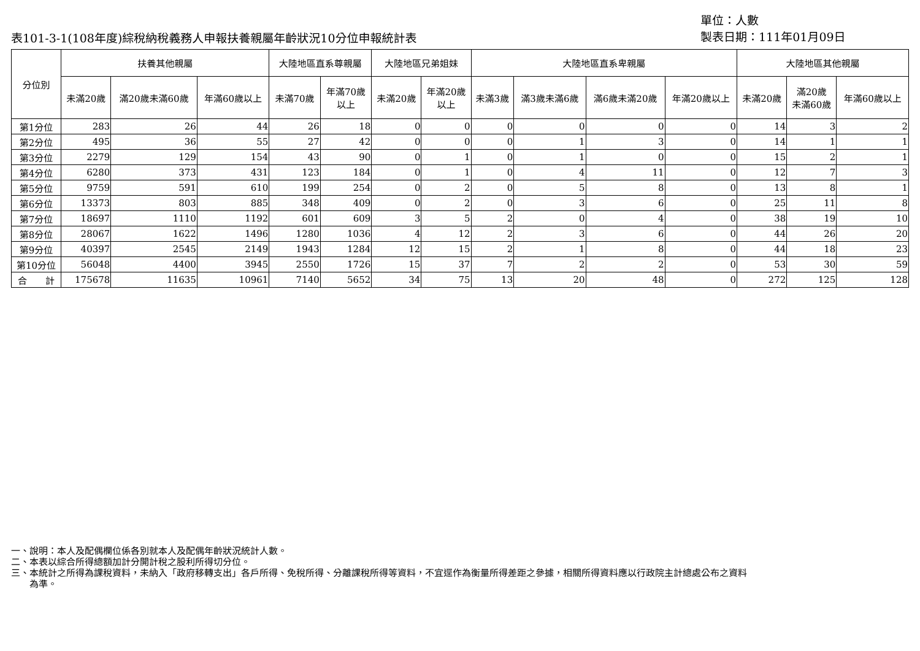表101-3-1(108年度)綜稅納稅義務人申報扶養親屬年齡狀況10分位申報統計表
單位：人數
製表日期：111年01月09日
| 分位別 | 扶養其他親屬 | | | 大陸地區直系尊親屬 | | 大陸地區兄弟姐妹 | | 大陸地區直系卑親屬 | | | | 大陸地區其他親屬 | | |
| --- | --- | --- | --- | --- | --- | --- | --- | --- | --- | --- | --- | --- | --- | --- |
| | 未滿20歲 | 滿20歲未滿60歲 | 年滿60歲以上 | 未滿70歲 | 年滿70歲 以上 | 未滿20歲 | 年滿20歲 以上 | 未滿3歲 | 滿3歲未滿6歲 | 滿6歲未滿20歲 | 年滿20歲以上 | 未滿20歲 | 滿20歲 未滿60歲 | 年滿60歲以上 |
| 第1分位 | 283 | 26 | 44 | 26 | 18 | 0 | 0 | 0 | 0 | 0 | 0 | 14 | 3 | 2 |
| 第2分位 | 495 | 36 | 55 | 27 | 42 | 0 | 0 | 0 | 1 | 3 | 0 | 14 | 1 | 1 |
| 第3分位 | 2279 | 129 | 154 | 43 | 90 | 0 | 1 | 0 | 1 | 0 | 0 | 15 | 2 | 1 |
| 第4分位 | 6280 | 373 | 431 | 123 | 184 | 0 | 1 | 0 | 4 | 11 | 0 | 12 | 7 | 3 |
| 第5分位 | 9759 | 591 | 610 | 199 | 254 | 0 | 2 | 0 | 5 | 8 | 0 | 13 | 8 | 1 |
| 第6分位 | 13373 | 803 | 885 | 348 | 409 | 0 | 2 | 0 | 3 | 6 | 0 | 25 | 11 | 8 |
| 第7分位 | 18697 | 1110 | 1192 | 601 | 609 | 3 | 5 | 2 | 0 | 4 | 0 | 38 | 19 | 10 |
| 第8分位 | 28067 | 1622 | 1496 | 1280 | 1036 | 4 | 12 | 2 | 3 | 6 | 0 | 44 | 26 | 20 |
| 第9分位 | 40397 | 2545 | 2149 | 1943 | 1284 | 12 | 15 | 2 | 1 | 8 | 0 | 44 | 18 | 23 |
| 第10分位 | 56048 | 4400 | 3945 | 2550 | 1726 | 15 | 37 | 7 | 2 | 2 | 0 | 53 | 30 | 59 |
| 合 計 | 175678 | 11635 | 10961 | 7140 | 5652 | 34 | 75 | 13 | 20 | 48 | 0 | 272 | 125 | 128 |
一、說明：本人及配偶欄位係各別就本人及配偶年齡狀況統計人數。
二、本表以綜合所得總額加計分開計稅之股利所得切分位。
三、本統計之所得為課稅資料，未納入「政府移轉支出」各戶所得、免稅所得、分離課稅所得等資料，不宜逕作為衡量所得差距之參據，相關所得資料應以行政院主計總處公布之資料
  為準。